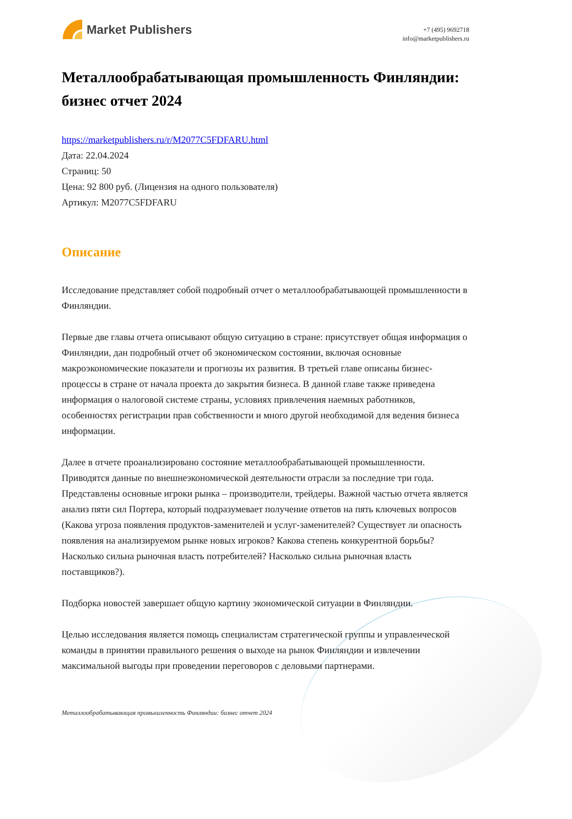Market Publishers
+7 (495) 9692718
info@marketpublishers.ru
Металлообрабатывающая промышленность Финляндии: бизнес отчет 2024
https://marketpublishers.ru/r/M2077C5FDFARU.html
Дата: 22.04.2024
Страниц: 50
Цена: 92 800 руб. (Лицензия на одного пользователя)
Артикул: M2077C5FDFARU
Описание
Исследование представляет собой подробный отчет о металлообрабатывающей промышленности в Финляндии.
Первые две главы отчета описывают общую ситуацию в стране: присутствует общая информация о Финляндии, дан подробный отчет об экономическом состоянии, включая основные макроэкономические показатели и прогнозы их развития. В третьей главе описаны бизнес-процессы в стране от начала проекта до закрытия бизнеса. В данной главе также приведена информация о налоговой системе страны, условиях привлечения наемных работников, особенностях регистрации прав собственности и много другой необходимой для ведения бизнеса информации.
Далее в отчете проанализировано состояние металлообрабатывающей промышленности. Приводятся данные по внешнеэкономической деятельности отрасли за последние три года. Представлены основные игроки рынка – производители, трейдеры. Важной частью отчета является анализ пяти сил Портера, который подразумевает получение ответов на пять ключевых вопросов (Какова угроза появления продуктов-заменителей и услуг-заменителей? Существует ли опасность появления на анализируемом рынке новых игроков? Какова степень конкурентной борьбы? Насколько сильна рыночная власть потребителей? Насколько сильна рыночная власть поставщиков?).
Подборка новостей завершает общую картину экономической ситуации в Финляндии.
Целью исследования является помощь специалистам стратегической группы и управленческой команды в принятии правильного решения о выходе на рынок Финляндии и извлечении максимальной выгоды при проведении переговоров с деловыми партнерами.
Металлообрабатывающая промышленность Финляндии: бизнес отчет 2024